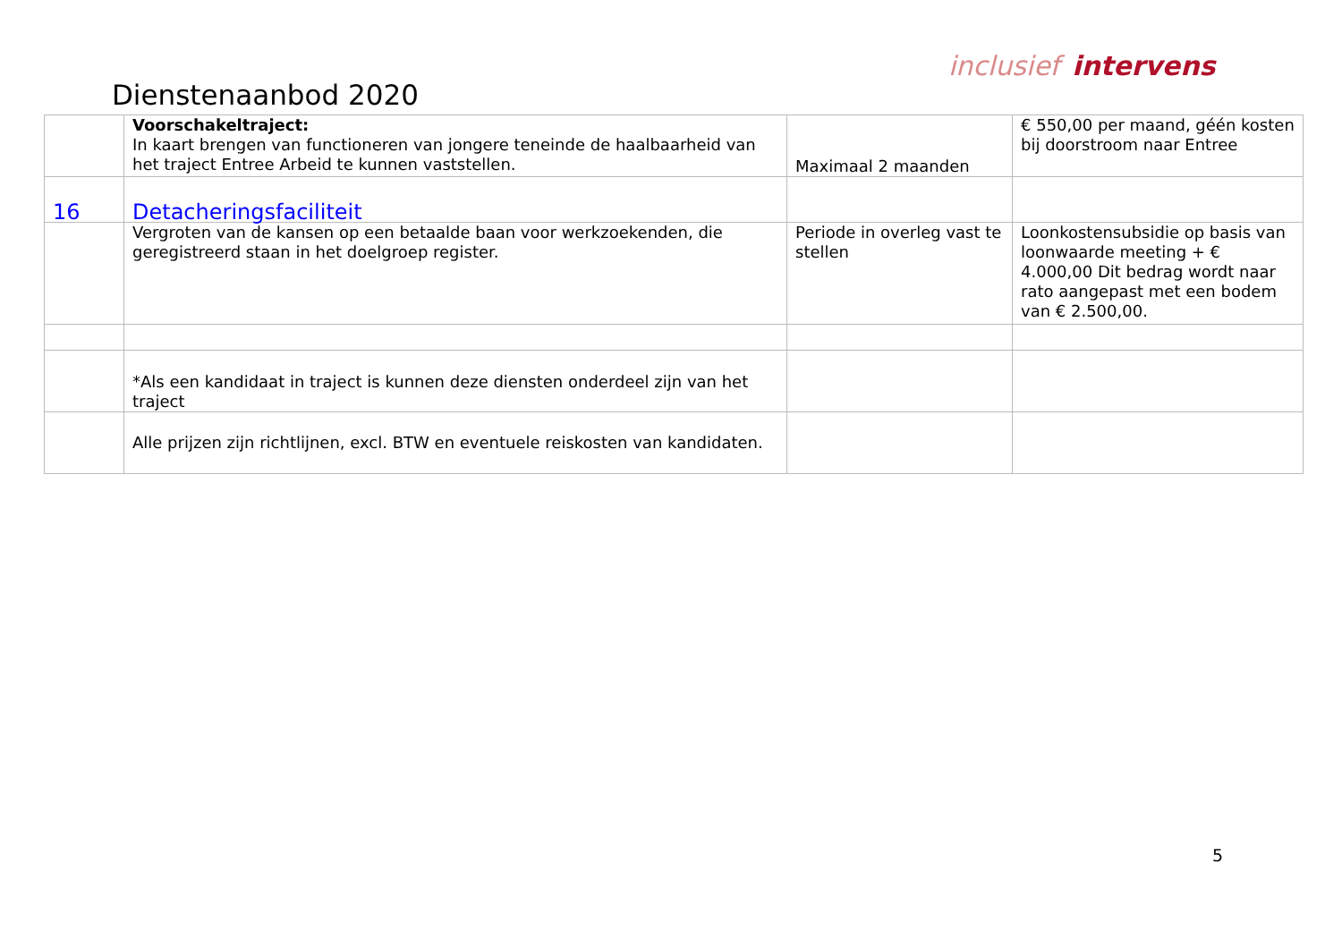inclusief intervens
Dienstenaanbod 2020
| | Voorschakeltraject: In kaart brengen van functioneren van jongere teneinde de haalbaarheid van het traject Entree Arbeid te kunnen vaststellen. | Maximaal 2 maanden | € 550,00 per maand, géén kosten bij doorstroom naar Entree |
| 16 | Detacheringsfaciliteit | | |
| | Vergroten van de kansen op een betaalde baan voor werkzoekenden, die geregistreerd staan in het doelgroep register. | Periode in overleg vast te stellen | Loonkostensubsidie op basis van loonwaarde meeting + € 4.000,00 Dit bedrag wordt naar rato aangepast met een bodem van € 2.500,00. |
| | *Als een kandidaat in traject is kunnen deze diensten onderdeel zijn van het traject | | |
| | Alle prijzen zijn richtlijnen, excl. BTW en eventuele reiskosten van kandidaten. | | |
5